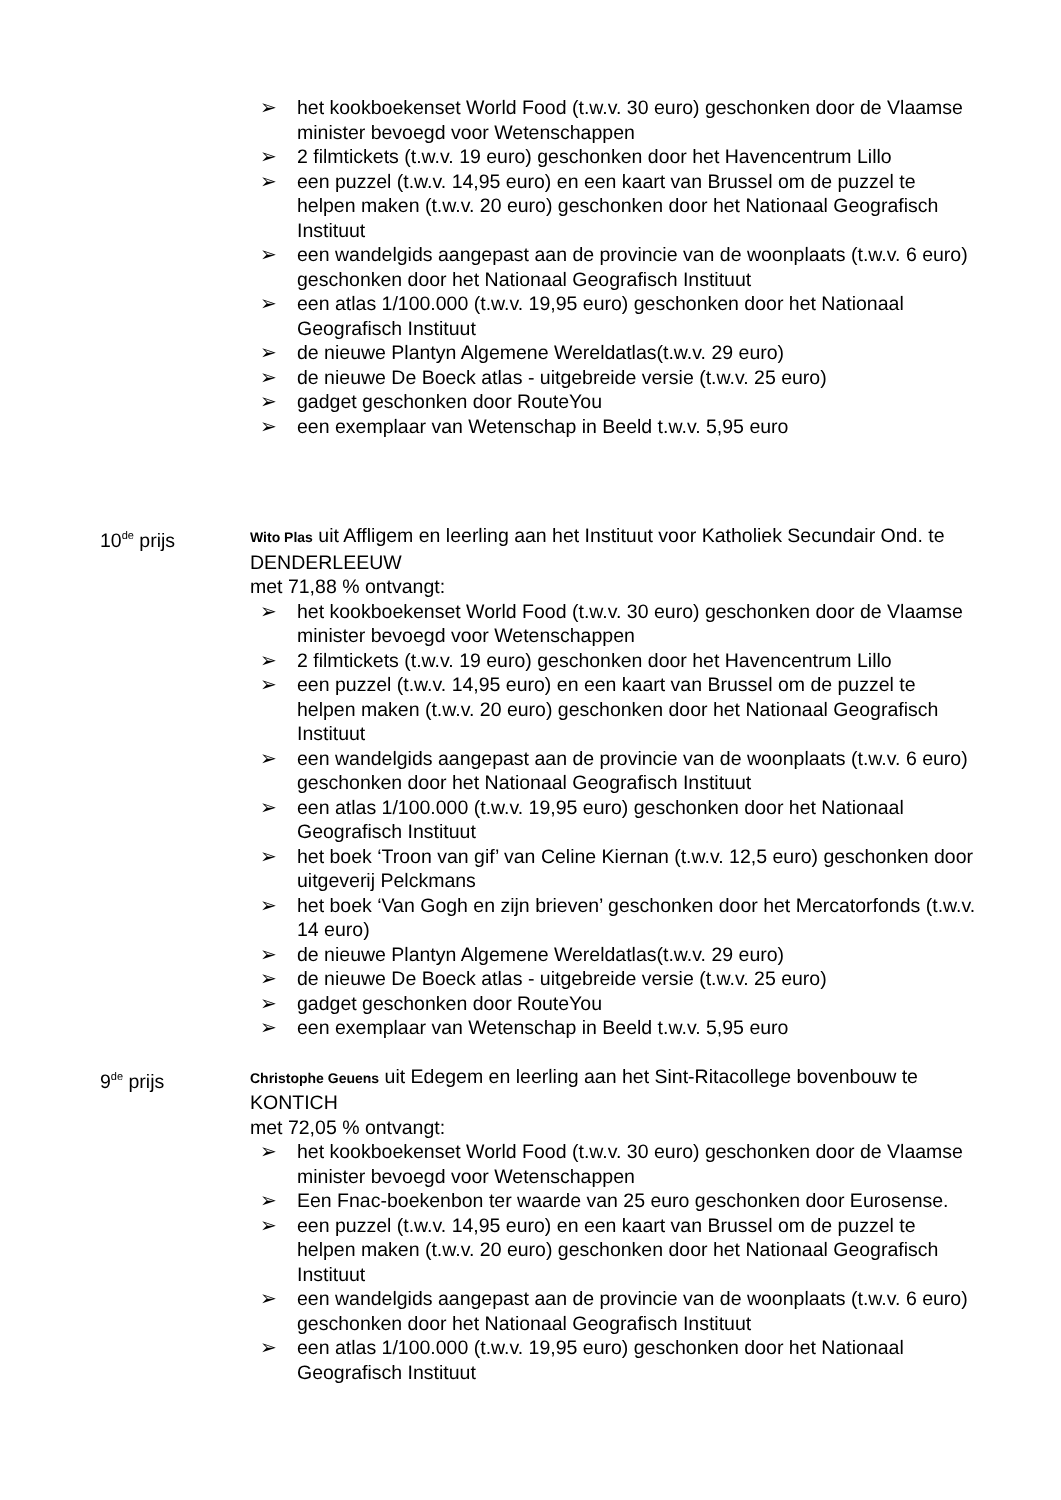➢ het kookboekenset World Food (t.w.v. 30 euro) geschonken door de Vlaamse minister bevoegd voor Wetenschappen
➢ 2 filmtickets (t.w.v. 19 euro) geschonken door het Havencentrum Lillo
➢ een puzzel (t.w.v. 14,95 euro) en een kaart van Brussel om de puzzel te helpen maken (t.w.v. 20 euro) geschonken door het Nationaal Geografisch Instituut
➢ een wandelgids aangepast aan de provincie van de woonplaats (t.w.v. 6 euro) geschonken door het Nationaal Geografisch Instituut
➢ een atlas 1/100.000 (t.w.v. 19,95 euro) geschonken door het Nationaal Geografisch Instituut
➢ de nieuwe Plantyn Algemene Wereldatlas(t.w.v. 29 euro)
➢ de nieuwe De Boeck atlas - uitgebreide versie (t.w.v. 25 euro)
➢ gadget geschonken door RouteYou
➢ een exemplaar van Wetenschap in Beeld t.w.v. 5,95 euro
10<sup>de</sup> prijs
Wito Plas uit Affligem en leerling aan het Instituut voor Katholiek Secundair Ond. te DENDERLEEUW
met 71,88 % ontvangt:
➢ het kookboekenset World Food (t.w.v. 30 euro) geschonken door de Vlaamse minister bevoegd voor Wetenschappen
➢ 2 filmtickets (t.w.v. 19 euro) geschonken door het Havencentrum Lillo
➢ een puzzel (t.w.v. 14,95 euro) en een kaart van Brussel om de puzzel te helpen maken (t.w.v. 20 euro) geschonken door het Nationaal Geografisch Instituut
➢ een wandelgids aangepast aan de provincie van de woonplaats (t.w.v. 6 euro) geschonken door het Nationaal Geografisch Instituut
➢ een atlas 1/100.000 (t.w.v. 19,95 euro) geschonken door het Nationaal Geografisch Instituut
➢ het boek ‘Troon van gif’ van Celine Kiernan (t.w.v. 12,5 euro) geschonken door uitgeverij Pelckmans
➢ het boek ‘Van Gogh en zijn brieven’ geschonken door het Mercatorfonds (t.w.v. 14 euro)
➢ de nieuwe Plantyn Algemene Wereldatlas(t.w.v. 29 euro)
➢ de nieuwe De Boeck atlas - uitgebreide versie (t.w.v. 25 euro)
➢ gadget geschonken door RouteYou
➢ een exemplaar van Wetenschap in Beeld t.w.v. 5,95 euro
9<sup>de</sup> prijs
Christophe Geuens uit Edegem en leerling aan het Sint-Ritacollege bovenbouw te KONTICH
met 72,05 % ontvangt:
➢ het kookboekenset World Food (t.w.v. 30 euro) geschonken door de Vlaamse minister bevoegd voor Wetenschappen
➢ Een Fnac-boekenbon ter waarde van 25 euro geschonken door Eurosense.
➢ een puzzel (t.w.v. 14,95 euro) en een kaart van Brussel om de puzzel te helpen maken (t.w.v. 20 euro) geschonken door het Nationaal Geografisch Instituut
➢ een wandelgids aangepast aan de provincie van de woonplaats (t.w.v. 6 euro) geschonken door het Nationaal Geografisch Instituut
➢ een atlas 1/100.000 (t.w.v. 19,95 euro) geschonken door het Nationaal Geografisch Instituut